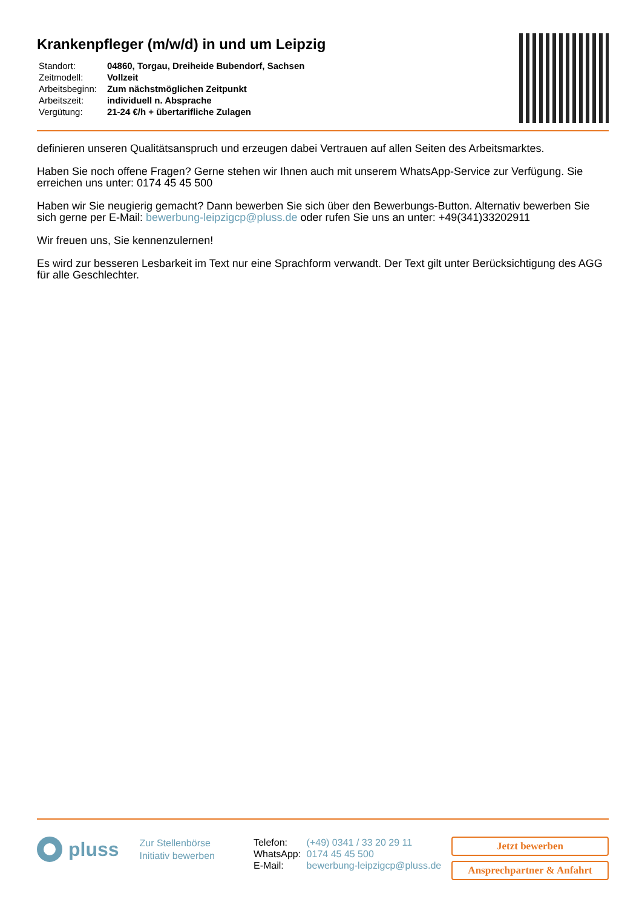Krankenpfleger (m/w/d) in und um Leipzig
| Standort: | 04860, Torgau, Dreiheide Bubendorf, Sachsen |
| Zeitmodell: | Vollzeit |
| Arbeitsbeginn: | Zum nächstmöglichen Zeitpunkt |
| Arbeitszeit: | individuell n. Absprache |
| Vergütung: | 21-24 €/h + übertarifliche Zulagen |
definieren unseren Qualitätsanspruch und erzeugen dabei Vertrauen auf allen Seiten des Arbeitsmarktes.
Haben Sie noch offene Fragen? Gerne stehen wir Ihnen auch mit unserem WhatsApp-Service zur Verfügung. Sie erreichen uns unter: 0174 45 45 500
Haben wir Sie neugierig gemacht? Dann bewerben Sie sich über den Bewerbungs-Button. Alternativ bewerben Sie sich gerne per E-Mail: bewerbung-leipzigcp@pluss.de oder rufen Sie uns an unter: +49(341)33202911
Wir freuen uns, Sie kennenzulernen!
Es wird zur besseren Lesbarkeit im Text nur eine Sprachform verwandt. Der Text gilt unter Berücksichtigung des AGG für alle Geschlechter.
pluss
Zur Stellenbörse
Initiativ bewerben
| Telefon: | (+49) 0341 / 33 20 29 11 |
| WhatsApp: | 0174 45 45 500 |
| E-Mail: | bewerbung-leipzigcp@pluss.de |
Jetzt bewerben
Ansprechpartner & Anfahrt